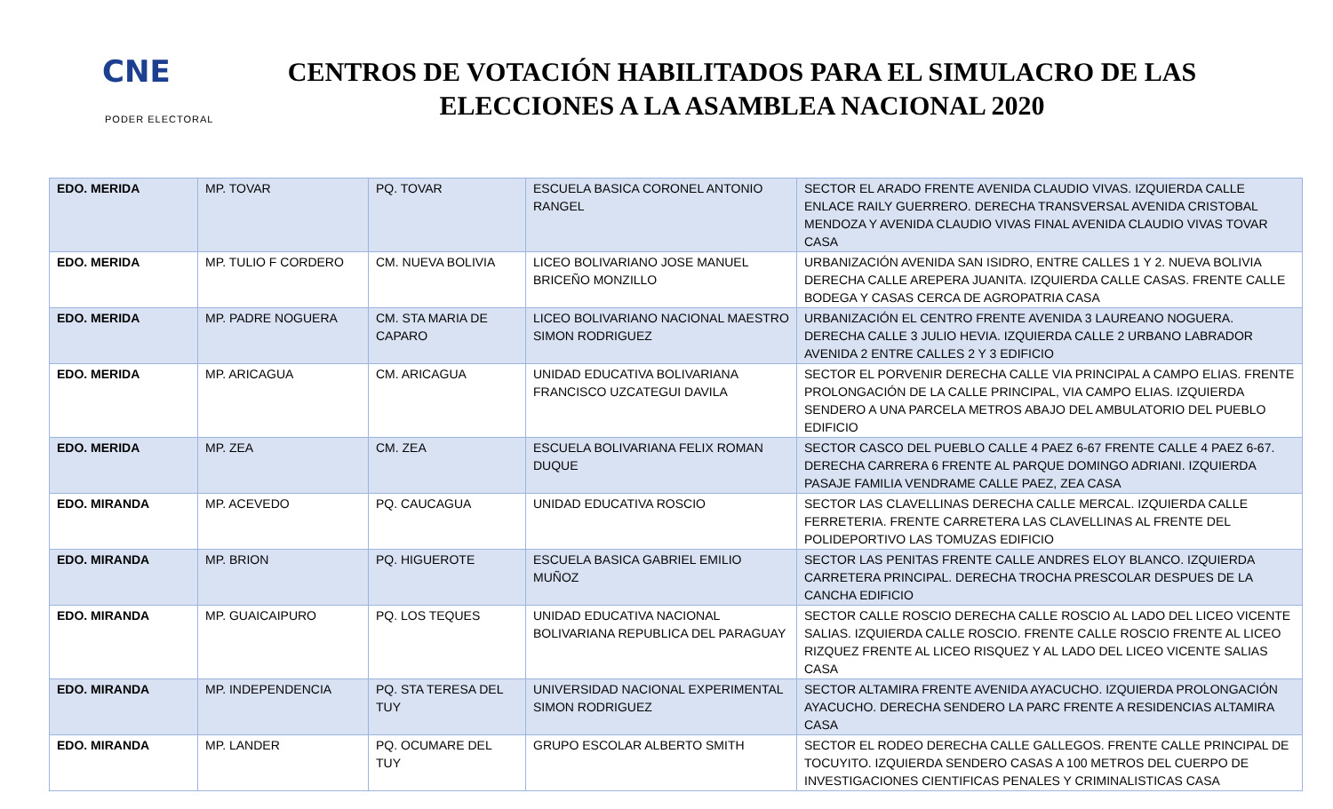CNE
PODER ELECTORAL
CENTROS DE VOTACIÓN HABILITADOS PARA EL SIMULACRO DE LAS ELECCIONES A LA ASAMBLEA NACIONAL 2020
| EDO. MERIDA | MP. TOVAR | PQ. TOVAR | ESCUELA BASICA CORONEL ANTONIO RANGEL | SECTOR EL ARADO FRENTE AVENIDA CLAUDIO VIVAS. IZQUIERDA CALLE ENLACE RAILY GUERRERO. DERECHA TRANSVERSAL AVENIDA CRISTOBAL MENDOZA Y AVENIDA CLAUDIO VIVAS FINAL AVENIDA CLAUDIO VIVAS TOVAR CASA |
| EDO. MERIDA | MP. TULIO F CORDERO | CM. NUEVA BOLIVIA | LICEO BOLIVARIANO JOSE MANUEL BRICEÑO MONZILLO | URBANIZACIÓN AVENIDA SAN ISIDRO, ENTRE CALLES 1 Y 2. NUEVA BOLIVIA DERECHA CALLE AREPERA JUANITA. IZQUIERDA CALLE CASAS. FRENTE CALLE BODEGA Y CASAS CERCA DE AGROPATRIA CASA |
| EDO. MERIDA | MP. PADRE NOGUERA | CM. STA MARIA DE CAPARO | LICEO BOLIVARIANO NACIONAL MAESTRO SIMON RODRIGUEZ | URBANIZACIÓN EL CENTRO FRENTE AVENIDA 3 LAUREANO NOGUERA. DERECHA CALLE 3 JULIO HEVIA. IZQUIERDA CALLE 2 URBANO LABRADOR AVENIDA 2 ENTRE CALLES 2 Y 3 EDIFICIO |
| EDO. MERIDA | MP. ARICAGUA | CM. ARICAGUA | UNIDAD EDUCATIVA BOLIVARIANA FRANCISCO UZCATEGUI DAVILA | SECTOR EL PORVENIR DERECHA CALLE VIA PRINCIPAL A CAMPO ELIAS. FRENTE PROLONGACIÓN DE LA CALLE PRINCIPAL, VIA CAMPO ELIAS. IZQUIERDA SENDERO A UNA PARCELA METROS ABAJO DEL AMBULATORIO DEL PUEBLO EDIFICIO |
| EDO. MERIDA | MP. ZEA | CM. ZEA | ESCUELA BOLIVARIANA FELIX ROMAN DUQUE | SECTOR CASCO DEL PUEBLO CALLE 4 PAEZ 6-67 FRENTE CALLE 4 PAEZ 6-67. DERECHA CARRERA 6 FRENTE AL PARQUE DOMINGO ADRIANI. IZQUIERDA PASAJE FAMILIA VENDRAME CALLE PAEZ, ZEA CASA |
| EDO. MIRANDA | MP. ACEVEDO | PQ. CAUCAGUA | UNIDAD EDUCATIVA ROSCIO | SECTOR LAS CLAVELLINAS DERECHA CALLE MERCAL. IZQUIERDA CALLE FERRETERIA. FRENTE CARRETERA LAS CLAVELLINAS AL FRENTE DEL POLIDEPORTIVO LAS TOMUZAS EDIFICIO |
| EDO. MIRANDA | MP. BRION | PQ. HIGUEROTE | ESCUELA BASICA GABRIEL EMILIO MUÑOZ | SECTOR LAS PENITAS FRENTE CALLE ANDRES ELOY BLANCO. IZQUIERDA CARRETERA PRINCIPAL. DERECHA TROCHA PRESCOLAR DESPUES DE LA CANCHA EDIFICIO |
| EDO. MIRANDA | MP. GUAICAIPURO | PQ. LOS TEQUES | UNIDAD EDUCATIVA NACIONAL BOLIVARIANA REPUBLICA DEL PARAGUAY | SECTOR CALLE ROSCIO DERECHA CALLE ROSCIO AL LADO DEL LICEO VICENTE SALIAS. IZQUIERDA CALLE ROSCIO. FRENTE CALLE ROSCIO FRENTE AL LICEO RIZQUEZ FRENTE AL LICEO RISQUEZ Y AL LADO DEL LICEO VICENTE SALIAS CASA |
| EDO. MIRANDA | MP. INDEPENDENCIA | PQ. STA TERESA DEL TUY | UNIVERSIDAD NACIONAL EXPERIMENTAL SIMON RODRIGUEZ | SECTOR ALTAMIRA FRENTE AVENIDA AYACUCHO. IZQUIERDA PROLONGACIÓN AYACUCHO. DERECHA SENDERO LA PARC FRENTE A RESIDENCIAS ALTAMIRA CASA |
| EDO. MIRANDA | MP. LANDER | PQ. OCUMARE DEL TUY | GRUPO ESCOLAR ALBERTO SMITH | SECTOR EL RODEO DERECHA CALLE GALLEGOS. FRENTE CALLE PRINCIPAL DE TOCUYITO. IZQUIERDA SENDERO CASAS A 100 METROS DEL CUERPO DE INVESTIGACIONES CIENTIFICAS PENALES Y CRIMINALISTICAS CASA |